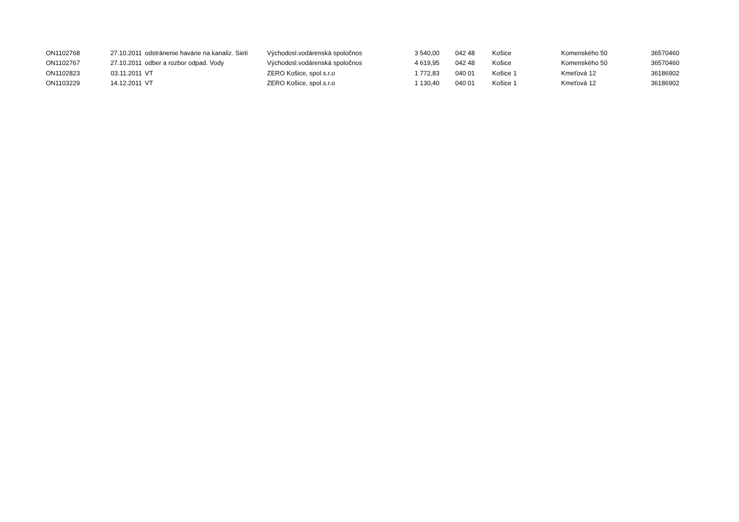| ON1102768 | 27.10.2011 | odstránenie havárie na kanaliz. Sieti | Východosl.vodárenská spoločnos | 3 540,00 | 042 48 | Košice | Komenského 50 | 36570460 |
| ON1102767 | 27.10.2011 | odber a rozbor odpad. Vody | Východosl.vodárenská spoločnos | 4 619,95 | 042 48 | Košice | Komenského 50 | 36570460 |
| ON1102823 | 03.11.2011 | VT | ZERO Košice, spol.s.r.o | 1 772,83 | 040 01 | Košice 1 | Kmeťová 12 | 36186902 |
| ON1103229 | 14.12.2011 | VT | ZERO Košice, spol.s.r.o | 1 130,40 | 040 01 | Košice 1 | Kmeťová 12 | 36186902 |